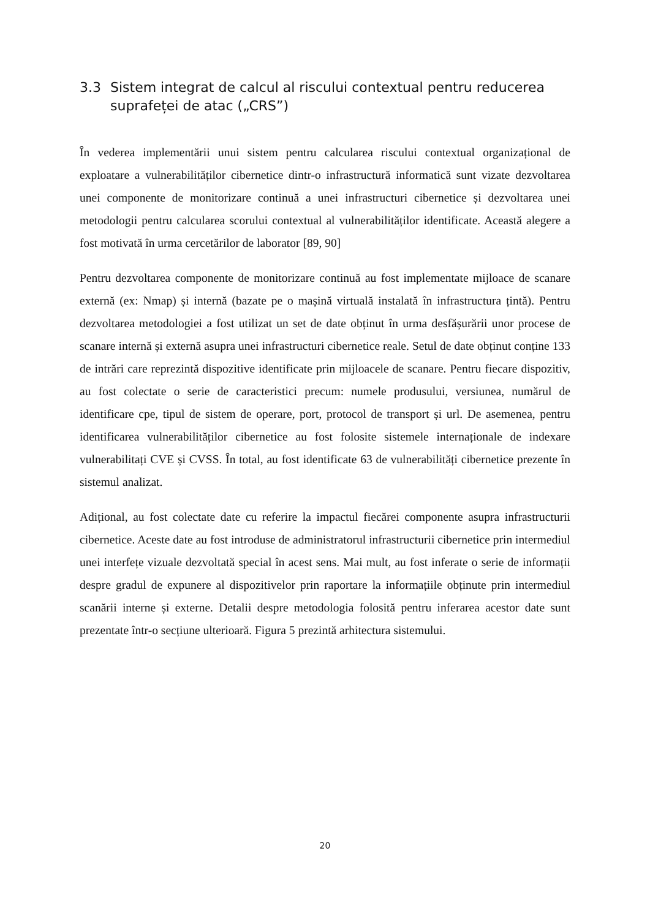3.3 Sistem integrat de calcul al riscului contextual pentru reducerea suprafeței de atac („CRS”)
În vederea implementării unui sistem pentru calcularea riscului contextual organizațional de exploatare a vulnerabilităților cibernetice dintr-o infrastructură informatică sunt vizate dezvoltarea unei componente de monitorizare continuă a unei infrastructuri cibernetice și dezvoltarea unei metodologii pentru calcularea scorului contextual al vulnerabilităților identificate. Această alegere a fost motivată în urma cercetărilor de laborator [89, 90]
Pentru dezvoltarea componente de monitorizare continuă au fost implementate mijloace de scanare externă (ex: Nmap) și internă (bazate pe o mașină virtuală instalată în infrastructura țintă). Pentru dezvoltarea metodologiei a fost utilizat un set de date obținut în urma desfășurării unor procese de scanare internă și externă asupra unei infrastructuri cibernetice reale. Setul de date obținut conține 133 de intrări care reprezintă dispozitive identificate prin mijloacele de scanare. Pentru fiecare dispozitiv, au fost colectate o serie de caracteristici precum: numele produsului, versiunea, numărul de identificare cpe, tipul de sistem de operare, port, protocol de transport și url. De asemenea, pentru identificarea vulnerabilităților cibernetice au fost folosite sistemele internaționale de indexare vulnerabilitați CVE și CVSS. În total, au fost identificate 63 de vulnerabilități cibernetice prezente în sistemul analizat.
Adițional, au fost colectate date cu referire la impactul fiecărei componente asupra infrastructurii cibernetice. Aceste date au fost introduse de administratorul infrastructurii cibernetice prin intermediul unei interfețe vizuale dezvoltată special în acest sens. Mai mult, au fost inferate o serie de informații despre gradul de expunere al dispozitivelor prin raportare la informațiile obținute prin intermediul scanării interne și externe. Detalii despre metodologia folosită pentru inferarea acestor date sunt prezentate într-o secțiune ulterioară. Figura 5 prezintă arhitectura sistemului.
20